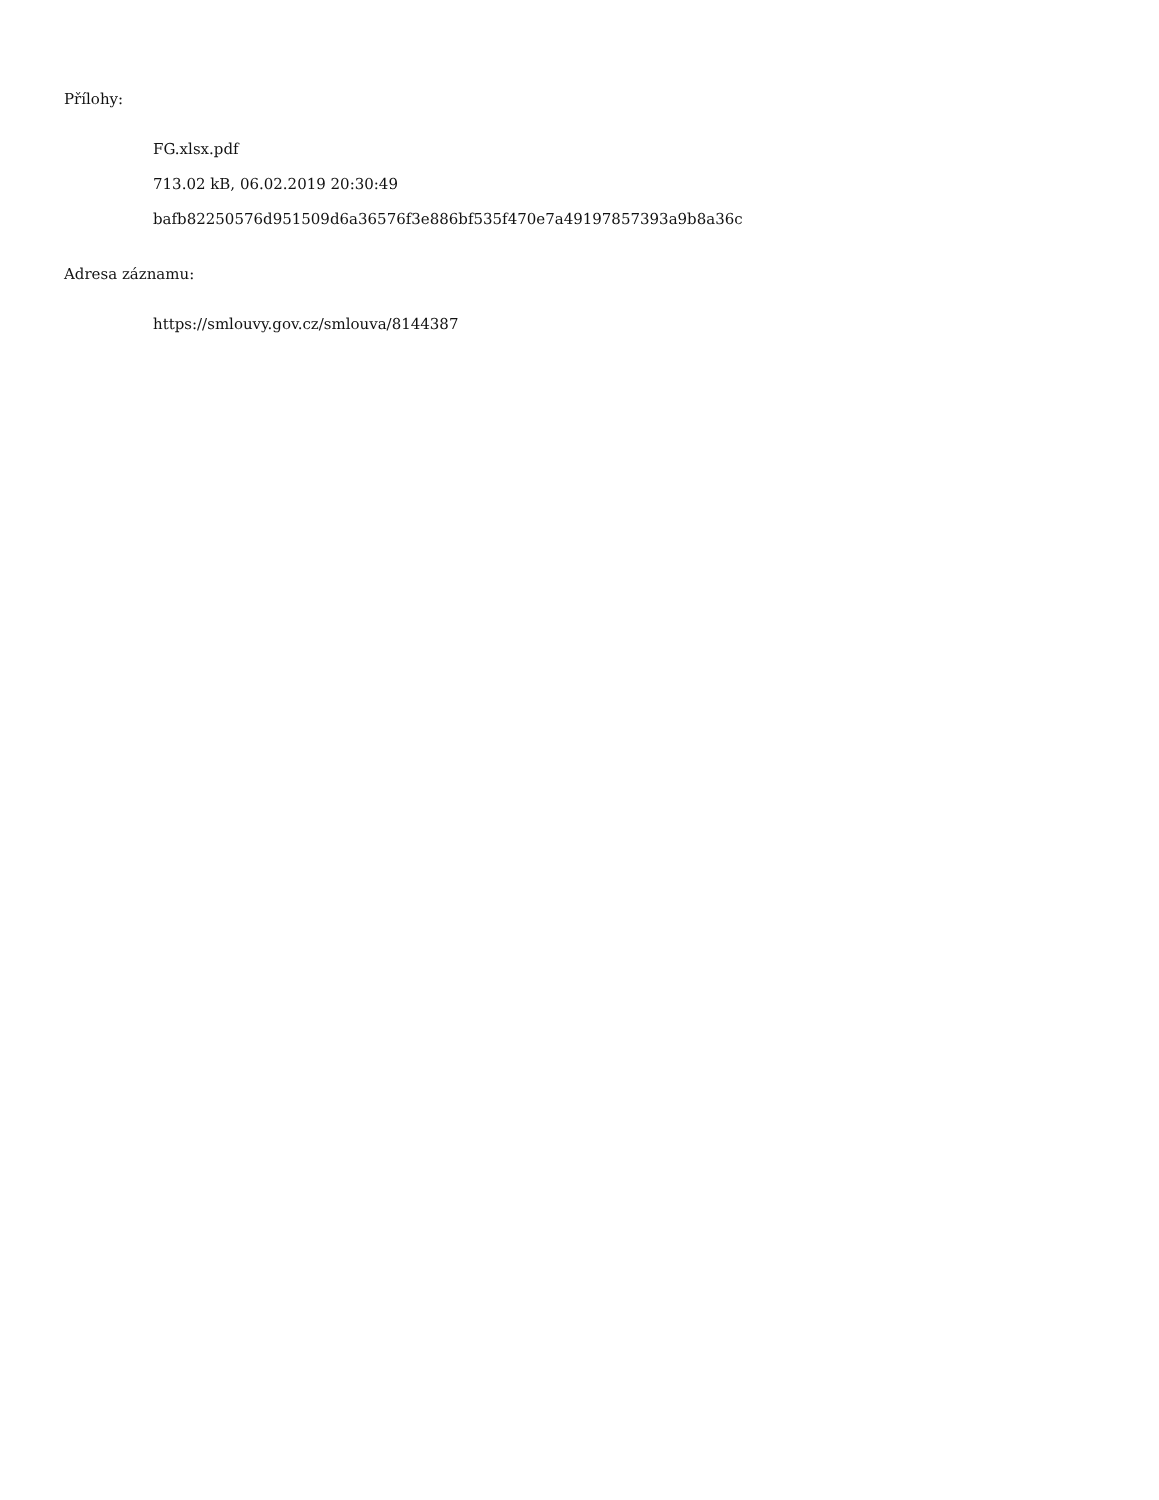Přílohy:
FG.xlsx.pdf
713.02 kB, 06.02.2019 20:30:49
bafb82250576d951509d6a36576f3e886bf535f470e7a49197857393a9b8a36c
Adresa záznamu:
https://smlouvy.gov.cz/smlouva/8144387